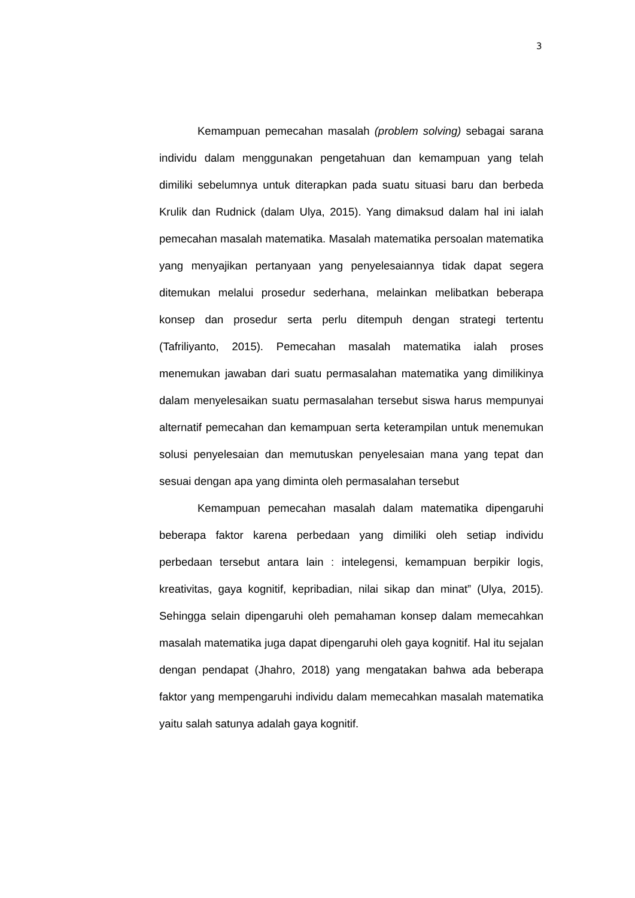3
Kemampuan pemecahan masalah (problem solving) sebagai sarana individu dalam menggunakan pengetahuan dan kemampuan yang telah dimiliki sebelumnya untuk diterapkan pada suatu situasi baru dan berbeda Krulik dan Rudnick (dalam Ulya, 2015). Yang dimaksud dalam hal ini ialah pemecahan masalah matematika. Masalah matematika persoalan matematika yang menyajikan pertanyaan yang penyelesaiannya tidak dapat segera ditemukan melalui prosedur sederhana, melainkan melibatkan beberapa konsep dan prosedur serta perlu ditempuh dengan strategi tertentu (Tafriliyanto, 2015). Pemecahan masalah matematika ialah proses menemukan jawaban dari suatu permasalahan matematika yang dimilikinya dalam menyelesaikan suatu permasalahan tersebut siswa harus mempunyai alternatif pemecahan dan kemampuan serta keterampilan untuk menemukan solusi penyelesaian dan memutuskan penyelesaian mana yang tepat dan sesuai dengan apa yang diminta oleh permasalahan tersebut
Kemampuan pemecahan masalah dalam matematika dipengaruhi beberapa faktor karena perbedaan yang dimiliki oleh setiap individu perbedaan tersebut antara lain : intelegensi, kemampuan berpikir logis, kreativitas, gaya kognitif, kepribadian, nilai sikap dan minat” (Ulya, 2015). Sehingga selain dipengaruhi oleh pemahaman konsep dalam memecahkan masalah matematika juga dapat dipengaruhi oleh gaya kognitif. Hal itu sejalan dengan pendapat (Jhahro, 2018) yang mengatakan bahwa ada beberapa faktor yang mempengaruhi individu dalam memecahkan masalah matematika yaitu salah satunya adalah gaya kognitif.